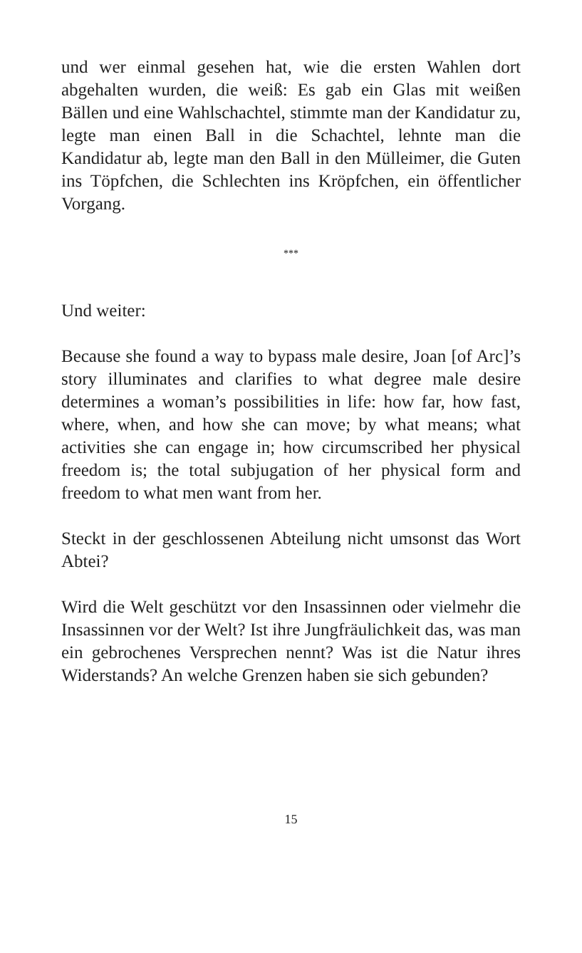und wer einmal gesehen hat, wie die ersten Wahlen dort abgehalten wurden, die weiß: Es gab ein Glas mit wei­ßen Bällen und eine Wahlschachtel, stimmte man der Kandidatur zu, legte man einen Ball in die Schachtel, lehnte man die Kandidatur ab, legte man den Ball in den Mülleimer, die Guten ins Töpfchen, die Schlechten ins Kröpfchen, ein öffentlicher Vorgang.
***
Und weiter:
Because she found a way to bypass male desire, Joan [of Arc]’s story illuminates and clarifies to what degree male desire determines a woman’s possibilities in life: how far, how fast, where, when, and how she can move; by what means; what activities she can engage in; how circumscribed her physical freedom is; the total subju­gation of her physical form and freedom to what men want from her.
Steckt in der geschlossenen Abteilung nicht umsonst das Wort Abtei?
Wird die Welt geschützt vor den Insassinnen oder viel­mehr die Insassinnen vor der Welt? Ist ihre Jungfräu­lichkeit das, was man ein gebrochenes Versprechen nennt? Was ist die Natur ihres Widerstands? An wel­che Grenzen haben sie sich gebunden?
15